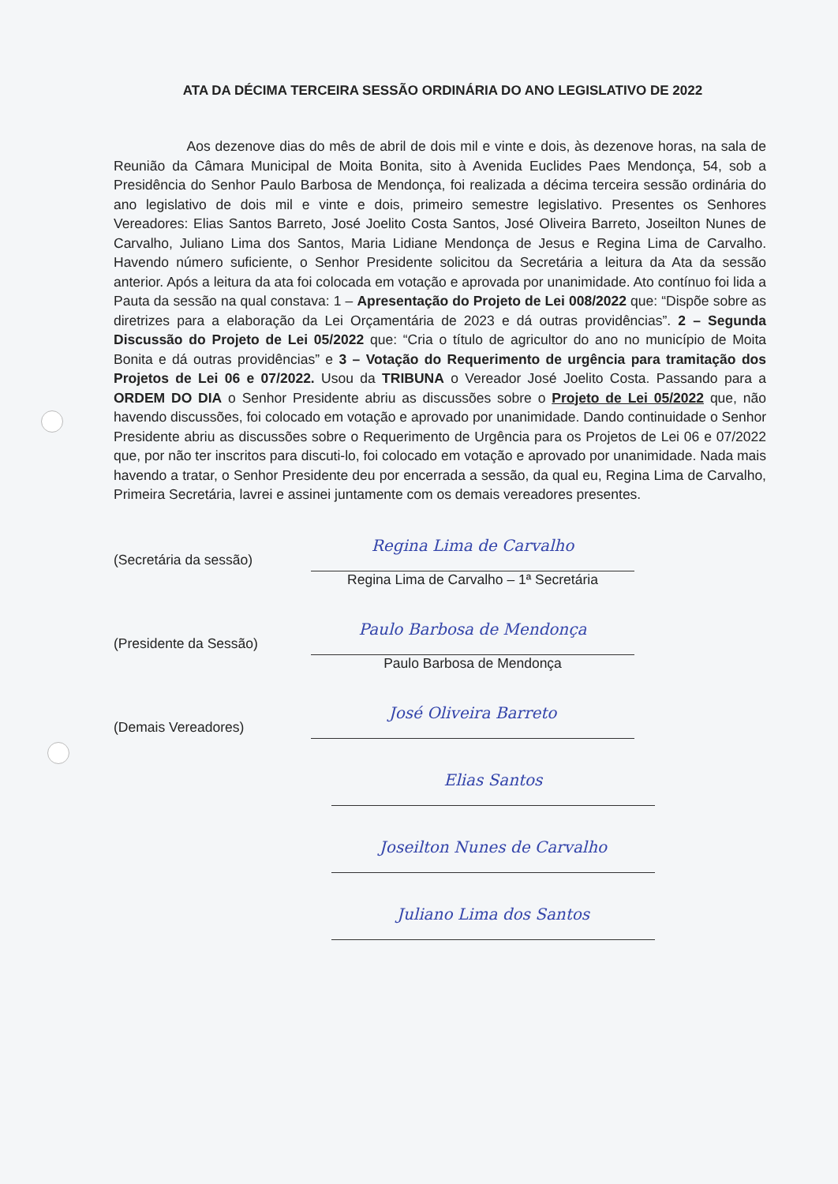ATA DA DÉCIMA TERCEIRA SESSÃO ORDINÁRIA DO ANO LEGISLATIVO DE 2022
Aos dezenove dias do mês de abril de dois mil e vinte e dois, às dezenove horas, na sala de Reunião da Câmara Municipal de Moita Bonita, sito à Avenida Euclides Paes Mendonça, 54, sob a Presidência do Senhor Paulo Barbosa de Mendonça, foi realizada a décima terceira sessão ordinária do ano legislativo de dois mil e vinte e dois, primeiro semestre legislativo. Presentes os Senhores Vereadores: Elias Santos Barreto, José Joelito Costa Santos, José Oliveira Barreto, Joseilton Nunes de Carvalho, Juliano Lima dos Santos, Maria Lidiane Mendonça de Jesus e Regina Lima de Carvalho. Havendo número suficiente, o Senhor Presidente solicitou da Secretária a leitura da Ata da sessão anterior. Após a leitura da ata foi colocada em votação e aprovada por unanimidade. Ato contínuo foi lida a Pauta da sessão na qual constava: 1 – Apresentação do Projeto de Lei 008/2022 que: “Dispõe sobre as diretrizes para a elaboração da Lei Orçamentária de 2023 e dá outras providências”. 2 – Segunda Discussão do Projeto de Lei 05/2022 que: “Cria o título de agricultor do ano no município de Moita Bonita e dá outras providências” e 3 – Votação do Requerimento de urgência para tramitação dos Projetos de Lei 06 e 07/2022. Usou da TRIBUNA o Vereador José Joelito Costa. Passando para a ORDEM DO DIA o Senhor Presidente abriu as discussões sobre o Projeto de Lei 05/2022 que, não havendo discussões, foi colocado em votação e aprovado por unanimidade. Dando continuidade o Senhor Presidente abriu as discussões sobre o Requerimento de Urgência para os Projetos de Lei 06 e 07/2022 que, por não ter inscritos para discuti-lo, foi colocado em votação e aprovado por unanimidade. Nada mais havendo a tratar, o Senhor Presidente deu por encerrada a sessão, da qual eu, Regina Lima de Carvalho, Primeira Secretária, lavrei e assinei juntamente com os demais vereadores presentes.
(Secretária da sessão)
Regina Lima de Carvalho
Regina Lima de Carvalho – 1ª Secretária
(Presidente da Sessão)
Paulo Barbosa de Mendonça
Paulo Barbosa de Mendonça
(Demais Vereadores)
José Oliveira Barreto
Elias Santos
Joseilton Nunes de Carvalho
Juliano Lima dos Santos